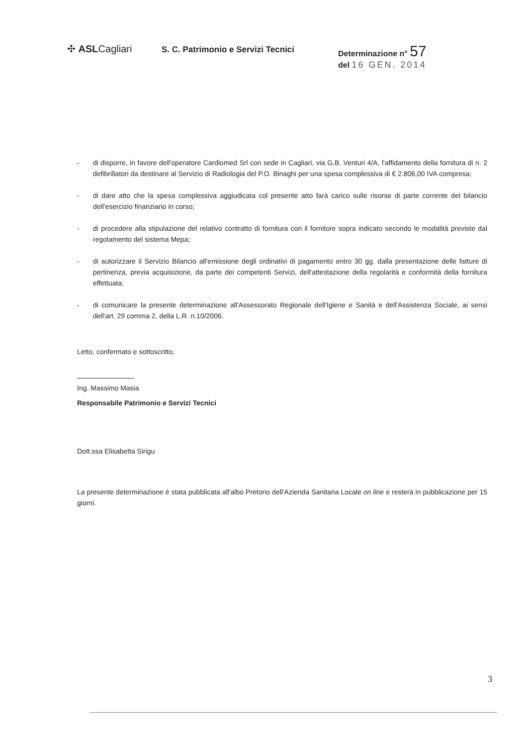✣ ASLCagliari
S. C. Patrimonio e Servizi Tecnici
Determinazione n° 57
del 16 GEN. 2014
- di disporre, in favore dell'operatore Cardiomed Srl con sede in Cagliari, via G.B. Venturi 4/A, l'affidamento della fornitura di n. 2 defibrillatori da destinare al Servizio di Radiologia del P.O. Binaghi per una spesa complessiva di € 2.806,00 IVA compresa;
- di dare atto che la spesa complessiva aggiudicata col presente atto farà carico sulle risorse di parte corrente del bilancio dell'esercizio finanziario in corso;
- di procedere alla stipulazione del relativo contratto di fornitura con il fornitore sopra indicato secondo le modalità previste dal regolamento del sistema Mepa;
- di autorizzare il Servizio Bilancio all'emissione degli ordinativi di pagamento entro 30 gg. dalla presentazione delle fatture di pertinenza, previa acquisizione, da parte dei competenti Servizi, dell'attestazione della regolarità e conformità della fornitura effettuata;
- di comunicare la presente determinazione all'Assessorato Regionale dell'Igiene e Sanità e dell'Assistenza Sociale, ai sensi dell'art. 29 comma 2, della L.R. n.10/2006.
Letto, confermato e sottoscritto.
Ing. Massimo Masia
Responsabile Patrimonio e Servizi Tecnici
Dott.ssa Elisabetta Sirigu
La presente determinazione è stata pubblicata all'albo Pretorio dell'Azienda Sanitaria Locale on line e resterà in pubblicazione per 15 giorni.
3